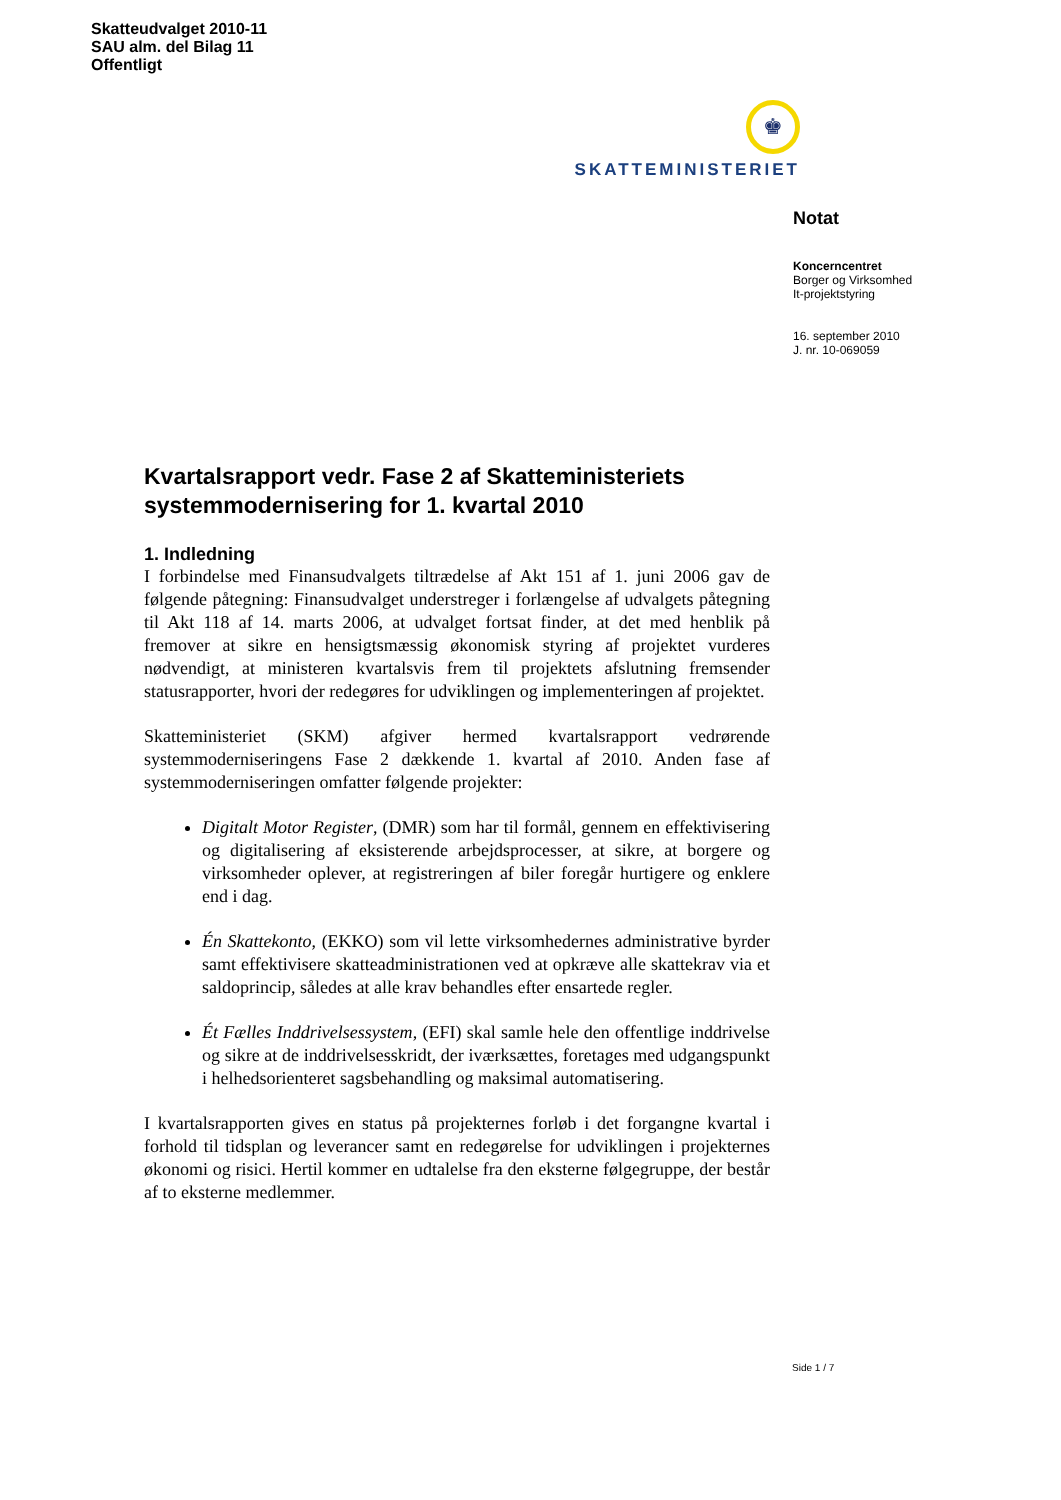Skatteudvalget 2010-11
SAU alm. del Bilag 11
Offentligt
♚
SKATTEMINISTERIET
Notat
Koncerncentret
Borger og Virksomhed
It-projektstyring
16. september 2010
J. nr. 10-069059
Kvartalsrapport vedr. Fase 2 af Skatteministeriets systemmodernisering for 1. kvartal 2010
1. Indledning
I forbindelse med Finansudvalgets tiltrædelse af Akt 151 af 1. juni 2006 gav de følgende påtegning: Finansudvalget understreger i forlængelse af udvalgets påtegning til Akt 118 af 14. marts 2006, at udvalget fortsat finder, at det med henblik på fremover at sikre en hensigtsmæssig økonomisk styring af projektet vurderes nødvendigt, at ministeren kvartalsvis frem til projektets afslutning fremsender statusrapporter, hvori der redegøres for udviklingen og implementeringen af projektet.
Skatteministeriet (SKM) afgiver hermed kvartalsrapport vedrørende systemmoderniseringens Fase 2 dækkende 1. kvartal af 2010. Anden fase af systemmoderniseringen omfatter følgende projekter:
Digitalt Motor Register, (DMR) som har til formål, gennem en effektivisering og digitalisering af eksisterende arbejdsprocesser, at sikre, at borgere og virksomheder oplever, at registreringen af biler foregår hurtigere og enklere end i dag.
Én Skattekonto, (EKKO) som vil lette virksomhedernes administrative byrder samt effektivisere skatteadministrationen ved at opkræve alle skattekrav via et saldoprincip, således at alle krav behandles efter ensartede regler.
Ét Fælles Inddrivelsessystem, (EFI) skal samle hele den offentlige inddrivelse og sikre at de inddrivelsesskridt, der iværksættes, foretages med udgangspunkt i helhedsorienteret sagsbehandling og maksimal automatisering.
I kvartalsrapporten gives en status på projekternes forløb i det forgangne kvartal i forhold til tidsplan og leverancer samt en redegørelse for udviklingen i projekternes økonomi og risici. Hertil kommer en udtalelse fra den eksterne følgegruppe, der består af to eksterne medlemmer.
Side 1 / 7